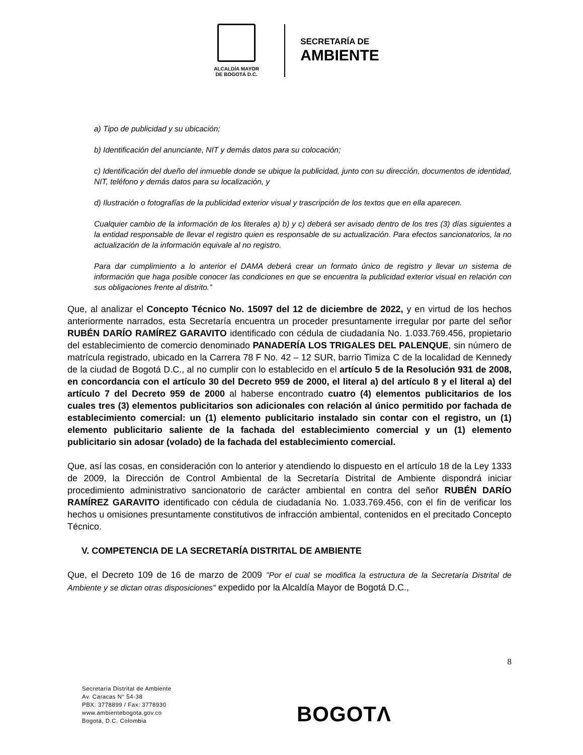ALCALDÍA MAYOR
DE BOGOTÁ D.C.
SECRETARÍA DE
AMBIENTE
a) Tipo de publicidad y su ubicación;
b) Identificación del anunciante, NIT y demás datos para su colocación;
c) Identificación del dueño del inmueble donde se ubique la publicidad, junto con su dirección, documentos de identidad, NIT, teléfono y demás datos para su localización, y
d) Ilustración o fotografías de la publicidad exterior visual y trascripción de los textos que en ella aparecen.
Cualquier cambio de la información de los literales a) b) y c) deberá ser avisado dentro de los tres (3) días siguientes a la entidad responsable de llevar el registro quien es responsable de su actualización. Para efectos sancionatorios, la no actualización de la información equivale al no registro.
Para dar cumplimiento a lo anterior el DAMA deberá crear un formato único de registro y llevar un sistema de información que haga posible conocer las condiciones en que se encuentra la publicidad exterior visual en relación con sus obligaciones frente al distrito.”
Que, al analizar el Concepto Técnico No. 15097 del 12 de diciembre de 2022, y en virtud de los hechos anteriormente narrados, esta Secretaría encuentra un proceder presuntamente irregular por parte del señor RUBÉN DARÍO RAMÍREZ GARAVITO identificado con cédula de ciudadanía No. 1.033.769.456, propietario del establecimiento de comercio denominado PANADERÍA LOS TRIGALES DEL PALENQUE, sin número de matrícula registrado, ubicado en la Carrera 78 F No. 42 – 12 SUR, barrio Timiza C de la localidad de Kennedy de la ciudad de Bogotá D.C., al no cumplir con lo establecido en el artículo 5 de la Resolución 931 de 2008, en concordancia con el artículo 30 del Decreto 959 de 2000, el literal a) del artículo 8 y el literal a) del artículo 7 del Decreto 959 de 2000 al haberse encontrado cuatro (4) elementos publicitarios de los cuales tres (3) elementos publicitarios son adicionales con relación al único permitido por fachada de establecimiento comercial: un (1) elemento publicitario instalado sin contar con el registro, un (1) elemento publicitario saliente de la fachada del establecimiento comercial y un (1) elemento publicitario sin adosar (volado) de la fachada del establecimiento comercial.
Que, así las cosas, en consideración con lo anterior y atendiendo lo dispuesto en el artículo 18 de la Ley 1333 de 2009, la Dirección de Control Ambiental de la Secretaría Distrital de Ambiente dispondrá iniciar procedimiento administrativo sancionatorio de carácter ambiental en contra del señor RUBÉN DARÍO RAMÍREZ GARAVITO identificado con cédula de ciudadanía No. 1.033.769.456, con el fin de verificar los hechos u omisiones presuntamente constitutivos de infracción ambiental, contenidos en el precitado Concepto Técnico.
V. COMPETENCIA DE LA SECRETARÍA DISTRITAL DE AMBIENTE
Que, el Decreto 109 de 16 de marzo de 2009 "Por el cual se modifica la estructura de la Secretaría Distrital de Ambiente y se dictan otras disposiciones" expedido por la Alcaldía Mayor de Bogotá D.C.,
8
Secretaría Distrital de Ambiente
Av. Caracas N° 54-38
PBX: 3778899 / Fax: 3778930
www.ambientebogota.gov.co
Bogotá, D.C. Colombia
BOGOTΛ